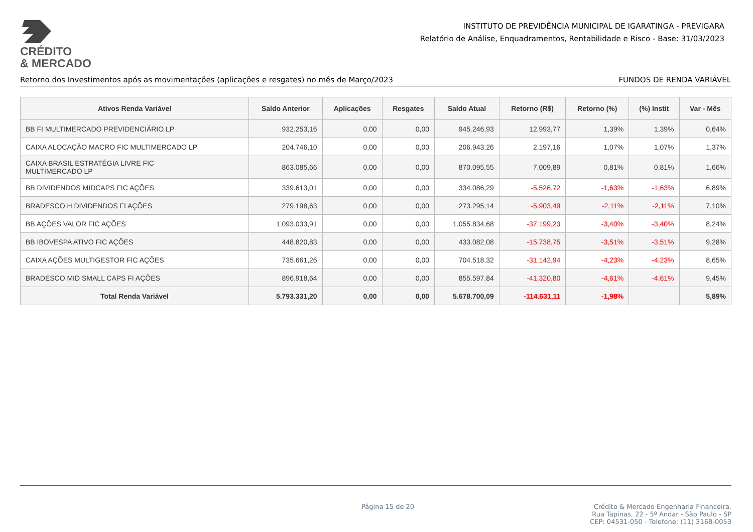CRÉDITO
& MERCADO
INSTITUTO DE PREVIDÊNCIA MUNICIPAL DE IGARATINGA - PREVIGARA
Relatório de Análise, Enquadramentos, Rentabilidade e Risco - Base: 31/03/2023
Retorno dos Investimentos após as movimentações (aplicações e resgates) no mês de Março/2023 FUNDOS DE RENDA VARIÁVEL
| Ativos Renda Variável | Saldo Anterior | Aplicações | Resgates | Saldo Atual | Retorno (R$) | Retorno (%) | (%) Instit | Var - Mês |
| --- | --- | --- | --- | --- | --- | --- | --- | --- |
| BB FI MULTIMERCADO PREVIDENCIÁRIO LP | 932.253,16 | 0,00 | 0,00 | 945.246,93 | 12.993,77 | 1,39% | 1,39% | 0,64% |
| CAIXA ALOCAÇÃO MACRO FIC MULTIMERCADO LP | 204.746,10 | 0,00 | 0,00 | 206.943,26 | 2.197,16 | 1,07% | 1,07% | 1,37% |
| CAIXA BRASIL ESTRATÉGIA LIVRE FIC MULTIMERCADO LP | 863.085,66 | 0,00 | 0,00 | 870.095,55 | 7.009,89 | 0,81% | 0,81% | 1,66% |
| BB DIVIDENDOS MIDCAPS FIC AÇÕES | 339.613,01 | 0,00 | 0,00 | 334.086,29 | -5.526,72 | -1,63% | -1,63% | 6,89% |
| BRADESCO H DIVIDENDOS FI AÇÕES | 279.198,63 | 0,00 | 0,00 | 273.295,14 | -5.903,49 | -2,11% | -2,11% | 7,10% |
| BB AÇÕES VALOR FIC AÇÕES | 1.093.033,91 | 0,00 | 0,00 | 1.055.834,68 | -37.199,23 | -3,40% | -3,40% | 8,24% |
| BB IBOVESPA ATIVO FIC AÇÕES | 448.820,83 | 0,00 | 0,00 | 433.082,08 | -15.738,75 | -3,51% | -3,51% | 9,28% |
| CAIXA AÇÕES MULTIGESTOR FIC AÇÕES | 735.661,26 | 0,00 | 0,00 | 704.518,32 | -31.142,94 | -4,23% | -4,23% | 8,65% |
| BRADESCO MID SMALL CAPS FI AÇÕES | 896.918,64 | 0,00 | 0,00 | 855.597,84 | -41.320,80 | -4,61% | -4,61% | 9,45% |
| Total Renda Variável | 5.793.331,20 | 0,00 | 0,00 | 5.678.700,09 | -114.631,11 | -1,98% | | 5,89% |
Página 15 de 20 Crédito & Mercado Engenharia Financeira.
Rua Tapinas, 22 - 5º Andar - São Paulo - SP
CEP: 04531-050 - Telefone: (11) 3168-0053